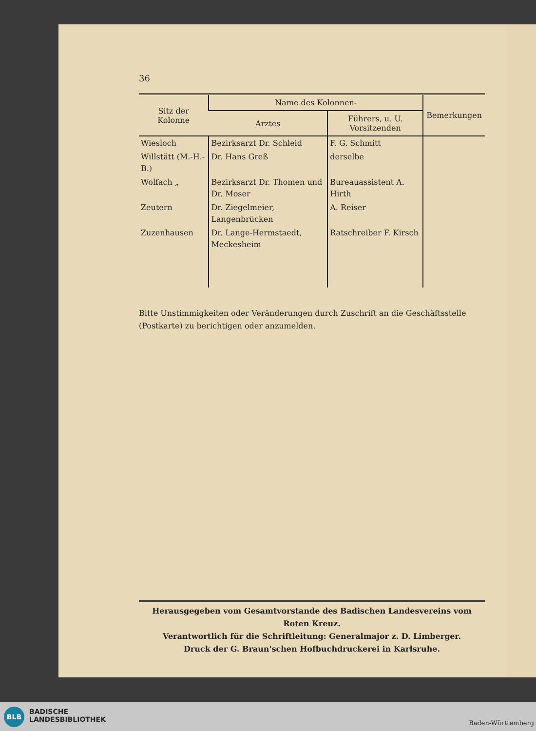36
| Sitz der Kolonne | Name des Kolonnen- | | Bemerkungen |
| --- | --- | --- | --- |
| | Arztes | Führers, u. U. Vorsitzenden | |
| Wiesloch | Bezirksarzt Dr. Schleid | F. G. Schmitt | |
| Willstätt (M.-H.-B.) | Dr. Hans Greß | derselbe | |
| Wolfach „ | Bezirksarzt Dr. Thomen und Dr. Moser | Bureauassistent A. Hirth | |
| Zeutern | Dr. Ziegelmeier, Langenbrücken | A. Reiser | |
| Zuzenhausen | Dr. Lange-Hermstaedt, Meckesheim | Ratschreiber F. Kirsch | |
Bitte Unstimmigkeiten oder Veränderungen durch Zuschrift an die Geschäftsstelle (Postkarte) zu berichtigen oder anzumelden.
Herausgegeben vom Gesamtvorstande des Badischen Landesvereins vom Roten Kreuz.
Verantwortlich für die Schriftleitung: Generalmajor z. D. Limberger.
Druck der G. Braun'schen Hofbuchdruckerei in Karlsruhe.
BLB
BADISCHE
LANDESBIBLIOTHEK
Baden-Württemberg